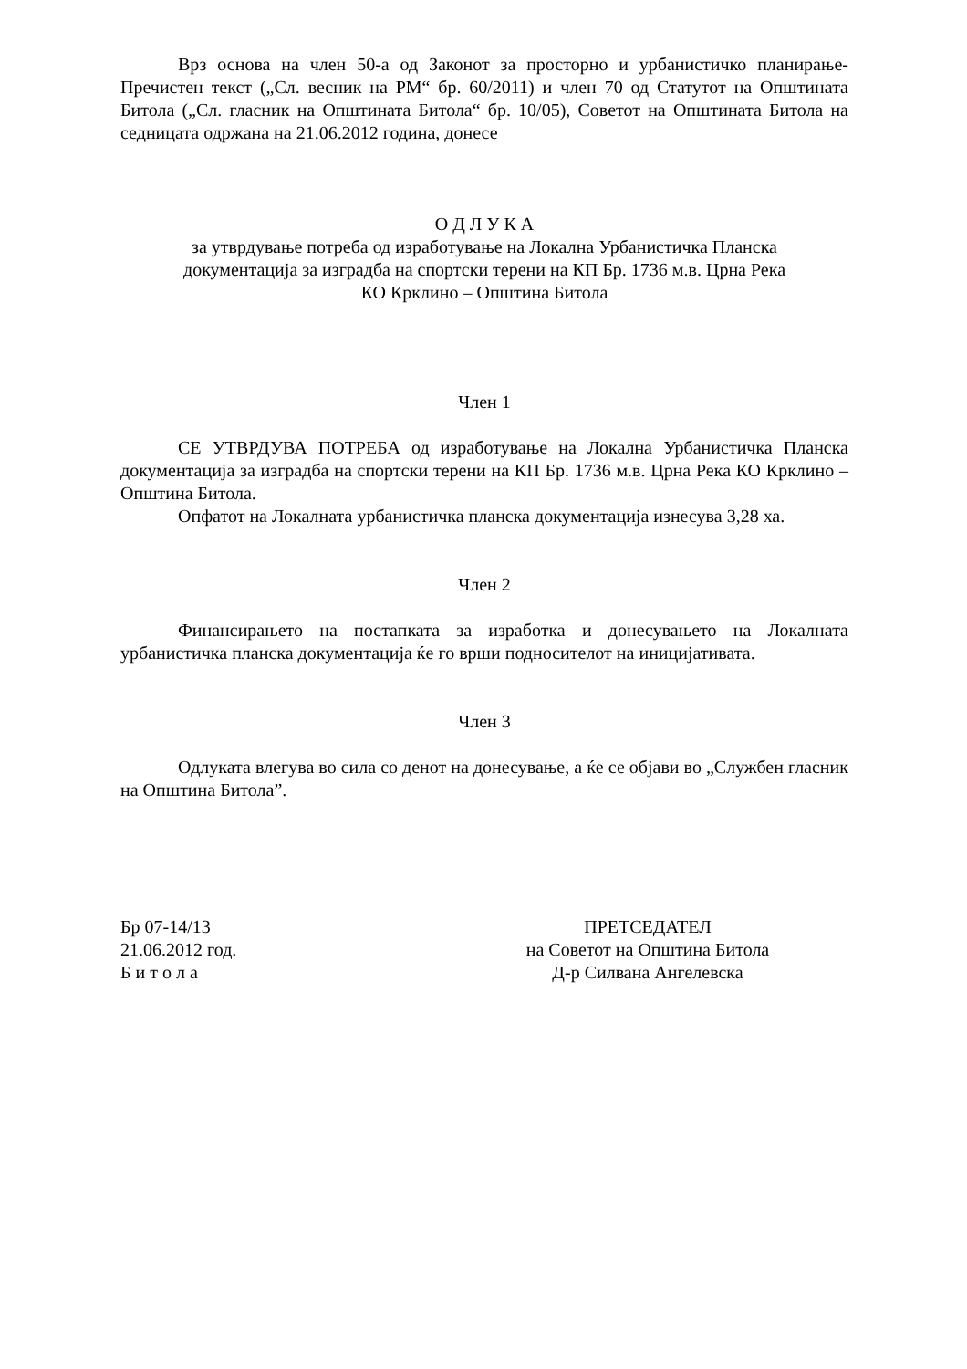Врз основа на член 50-а од Законот за просторно и урбанистичко планирање- Пречистен текст („Сл. весник на РМ“ бр. 60/2011) и член 70 од Статутот на Општината Битола („Сл. гласник на Општината Битола“ бр. 10/05), Советот на Општината Битола на седницата одржана на 21.06.2012 година, донесе
О Д Л У К А
за утврдување потреба од изработување на Локална Урбанистичка Планска
документација за изградба на спортски терени на КП Бр. 1736 м.в. Црна Река
КО Крклино – Општина Битола
Член 1
СЕ УТВРДУВА ПОТРЕБА од изработување на Локална Урбанистичка Планска документација за изградба на спортски терени на КП Бр. 1736 м.в. Црна Река КО Крклино – Општина Битола.
Опфатот на Локалната урбанистичка планска документација изнесува 3,28 ха.
Член 2
Финансирањето на постапката за изработка и донесувањето на Локалната урбанистичка планска документација ќе го врши подносителот на иницијативата.
Член 3
Одлуката влегува во сила со денот на донесување, а ќе се објави во „Службен гласник на Општина Битола”.
Бр 07-14/13
21.06.2012 год.
Б и т о л а
ПРЕТСЕДАТЕЛ
на Советот на Општина Битола
Д-р Силвана Ангелевска